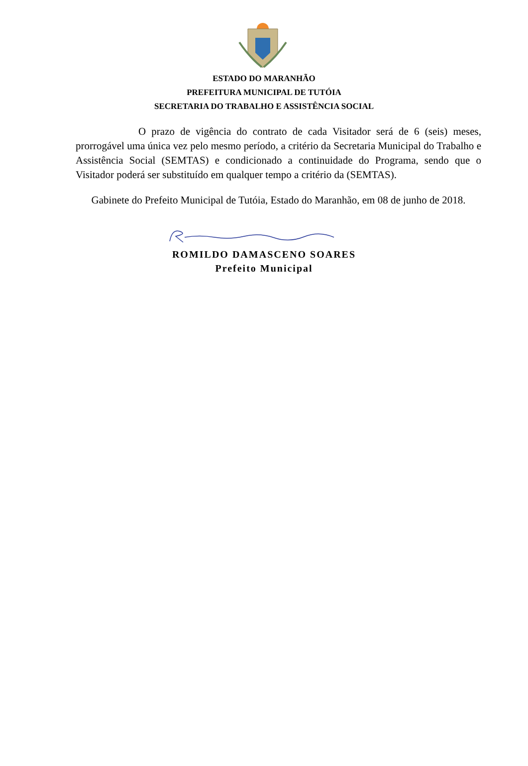ESTADO DO MARANHÃO
PREFEITURA MUNICIPAL DE TUTÓIA
SECRETARIA DO TRABALHO E ASSISTÊNCIA SOCIAL
O prazo de vigência do contrato de cada Visitador será de 6 (seis) meses, prorrogável uma única vez pelo mesmo período, a critério da Secretaria Municipal do Trabalho e Assistência Social (SEMTAS) e condicionado a continuidade do Programa, sendo que o Visitador poderá ser substituído em qualquer tempo a critério da (SEMTAS).
Gabinete do Prefeito Municipal de Tutóia, Estado do Maranhão, em 08 de junho de 2018.
ROMILDO DAMASCENO SOARES
Prefeito Municipal